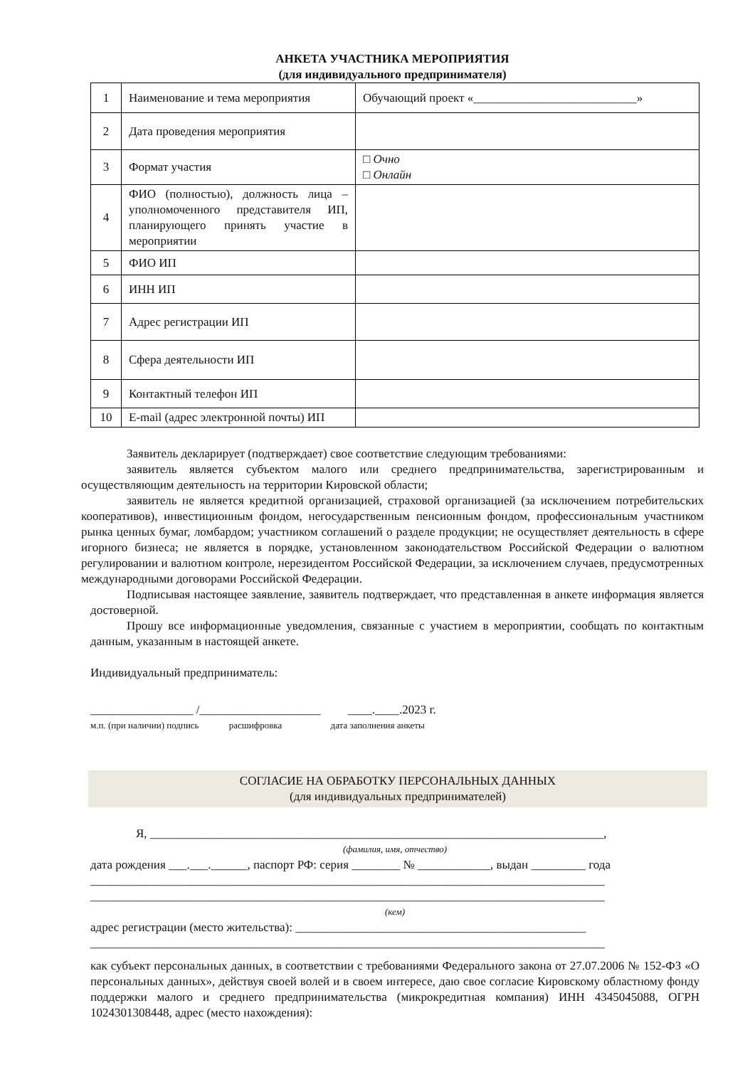АНКЕТА УЧАСТНИКА МЕРОПРИЯТИЯ
(для индивидуального предпринимателя)
| 1 | Наименование и тема мероприятия | Обучающий проект «___________________________» |
| 2 | Дата проведения мероприятия | |
| 3 | Формат участия | □ Очно □ Онлайн |
| 4 | ФИО (полностью), должность лица – уполномоченного представителя ИП, планирующего принять участие в мероприятии | |
| 5 | ФИО ИП | |
| 6 | ИНН ИП | |
| 7 | Адрес регистрации ИП | |
| 8 | Сфера деятельности ИП | |
| 9 | Контактный телефон ИП | |
| 10 | E-mail (адрес электронной почты) ИП | |
Заявитель декларирует (подтверждает) свое соответствие следующим требованиями:
заявитель является субъектом малого или среднего предпринимательства, зарегистрированным и осуществляющим деятельность на территории Кировской области;
заявитель не является кредитной организацией, страховой организацией (за исключением потребительских кооперативов), инвестиционным фондом, негосударственным пенсионным фондом, профессиональным участником рынка ценных бумаг, ломбардом; участником соглашений о разделе продукции; не осуществляет деятельность в сфере игорного бизнеса; не является в порядке, установленном законодательством Российской Федерации о валютном регулировании и валютном контроле, нерезидентом Российской Федерации, за исключением случаев, предусмотренных международными договорами Российской Федерации.
Подписывая настоящее заявление, заявитель подтверждает, что представленная в анкете информация является достоверной.
Прошу все информационные уведомления, связанные с участием в мероприятии, сообщать по контактным данным, указанным в настоящей анкете.
Индивидуальный предприниматель:
_________________ /____________________ ____.____.2023 г.
м.п. (при наличии) подпись расшифровка дата заполнения анкеты
СОГЛАСИЕ НА ОБРАБОТКУ ПЕРСОНАЛЬНЫХ ДАННЫХ
(для индивидуальных предпринимателей)
Я, ___________________________________________________________________________,
(фамилия, имя, отчество)
дата рождения ___.___.______, паспорт РФ: серия ________ № ____________, выдан _________ года
_____________________________________________________________________________________
_____________________________________________________________________________________
(кем)
адрес регистрации (место жительства): ________________________________________________
_____________________________________________________________________________________
как субъект персональных данных, в соответствии с требованиями Федерального закона от 27.07.2006 № 152-ФЗ «О персональных данных», действуя своей волей и в своем интересе, даю свое согласие Кировскому областному фонду поддержки малого и среднего предпринимательства (микрокредитная компания) ИНН 4345045088, ОГРН 1024301308448, адрес (место нахождения):